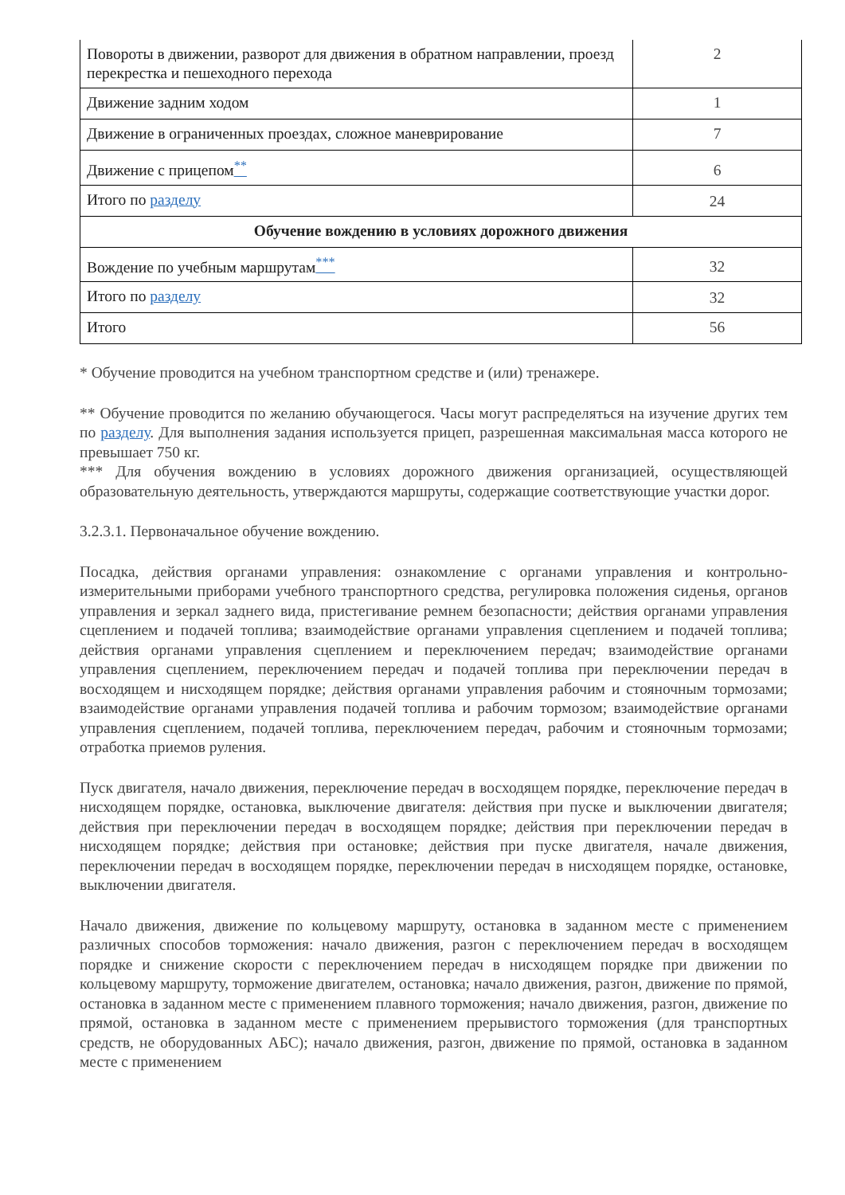| Повороты в движении, разворот для движения в обратном направлении, проезд перекрестка и пешеходного перехода | 2 |
| Движение задним ходом | 1 |
| Движение в ограниченных проездах, сложное маневрирование | 7 |
| Движение с прицепом <sup>**</sup> | 6 |
| Итого по разделу | 24 |
| Обучение вождению в условиях дорожного движения | |
| Вождение по учебным маршрутам <sup>***</sup> | 32 |
| Итого по разделу | 32 |
| Итого | 56 |
* Обучение проводится на учебном транспортном средстве и (или) тренажере.
** Обучение проводится по желанию обучающегося. Часы могут распределяться на изучение других тем по разделу. Для выполнения задания используется прицеп, разрешенная максимальная масса которого не превышает 750 кг.
*** Для обучения вождению в условиях дорожного движения организацией, осуществляющей образовательную деятельность, утверждаются маршруты, содержащие соответствующие участки дорог.
3.2.3.1. Первоначальное обучение вождению.
Посадка, действия органами управления: ознакомление с органами управления и контрольно-измерительными приборами учебного транспортного средства, регулировка положения сиденья, органов управления и зеркал заднего вида, пристегивание ремнем безопасности; действия органами управления сцеплением и подачей топлива; взаимодействие органами управления сцеплением и подачей топлива; действия органами управления сцеплением и переключением передач; взаимодействие органами управления сцеплением, переключением передач и подачей топлива при переключении передач в восходящем и нисходящем порядке; действия органами управления рабочим и стояночным тормозами; взаимодействие органами управления подачей топлива и рабочим тормозом; взаимодействие органами управления сцеплением, подачей топлива, переключением передач, рабочим и стояночным тормозами; отработка приемов руления.
Пуск двигателя, начало движения, переключение передач в восходящем порядке, переключение передач в нисходящем порядке, остановка, выключение двигателя: действия при пуске и выключении двигателя; действия при переключении передач в восходящем порядке; действия при переключении передач в нисходящем порядке; действия при остановке; действия при пуске двигателя, начале движения, переключении передач в восходящем порядке, переключении передач в нисходящем порядке, остановке, выключении двигателя.
Начало движения, движение по кольцевому маршруту, остановка в заданном месте с применением различных способов торможения: начало движения, разгон с переключением передач в восходящем порядке и снижение скорости с переключением передач в нисходящем порядке при движении по кольцевому маршруту, торможение двигателем, остановка; начало движения, разгон, движение по прямой, остановка в заданном месте с применением плавного торможения; начало движения, разгон, движение по прямой, остановка в заданном месте с применением прерывистого торможения (для транспортных средств, не оборудованных АБС); начало движения, разгон, движение по прямой, остановка в заданном месте с применением